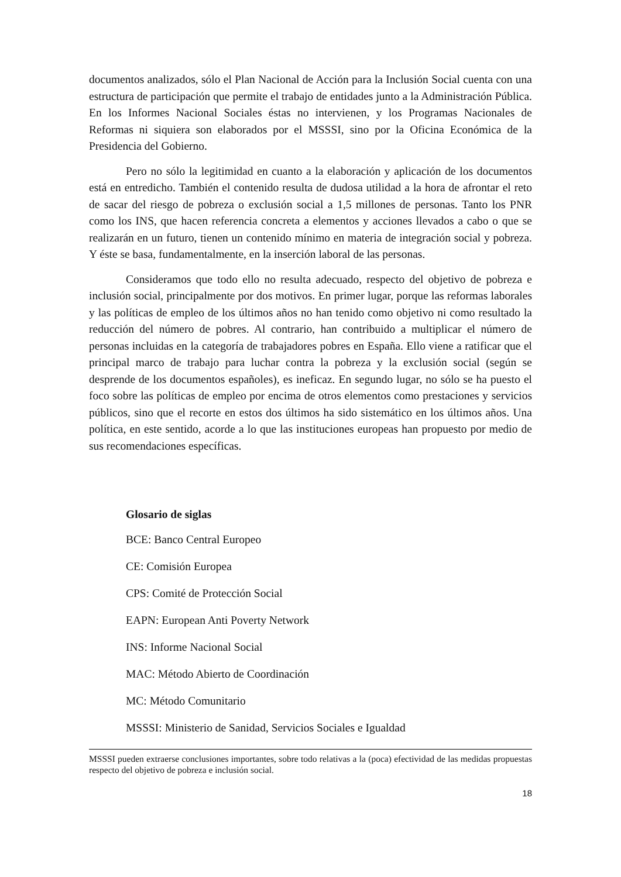documentos analizados, sólo el Plan Nacional de Acción para la Inclusión Social cuenta con una estructura de participación que permite el trabajo de entidades junto a la Administración Pública. En los Informes Nacional Sociales éstas no intervienen, y los Programas Nacionales de Reformas ni siquiera son elaborados por el MSSSI, sino por la Oficina Económica de la Presidencia del Gobierno.
Pero no sólo la legitimidad en cuanto a la elaboración y aplicación de los documentos está en entredicho. También el contenido resulta de dudosa utilidad a la hora de afrontar el reto de sacar del riesgo de pobreza o exclusión social a 1,5 millones de personas. Tanto los PNR como los INS, que hacen referencia concreta a elementos y acciones llevados a cabo o que se realizarán en un futuro, tienen un contenido mínimo en materia de integración social y pobreza. Y éste se basa, fundamentalmente, en la inserción laboral de las personas.
Consideramos que todo ello no resulta adecuado, respecto del objetivo de pobreza e inclusión social, principalmente por dos motivos. En primer lugar, porque las reformas laborales y las políticas de empleo de los últimos años no han tenido como objetivo ni como resultado la reducción del número de pobres. Al contrario, han contribuido a multiplicar el número de personas incluidas en la categoría de trabajadores pobres en España. Ello viene a ratificar que el principal marco de trabajo para luchar contra la pobreza y la exclusión social (según se desprende de los documentos españoles), es ineficaz. En segundo lugar, no sólo se ha puesto el foco sobre las políticas de empleo por encima de otros elementos como prestaciones y servicios públicos, sino que el recorte en estos dos últimos ha sido sistemático en los últimos años. Una política, en este sentido, acorde a lo que las instituciones europeas han propuesto por medio de sus recomendaciones específicas.
Glosario de siglas
BCE: Banco Central Europeo
CE: Comisión Europea
CPS: Comité de Protección Social
EAPN: European Anti Poverty Network
INS: Informe Nacional Social
MAC: Método Abierto de Coordinación
MC: Método Comunitario
MSSSI: Ministerio de Sanidad, Servicios Sociales e Igualdad
MSSSI pueden extraerse conclusiones importantes, sobre todo relativas a la (poca) efectividad de las medidas propuestas respecto del objetivo de pobreza e inclusión social.
18